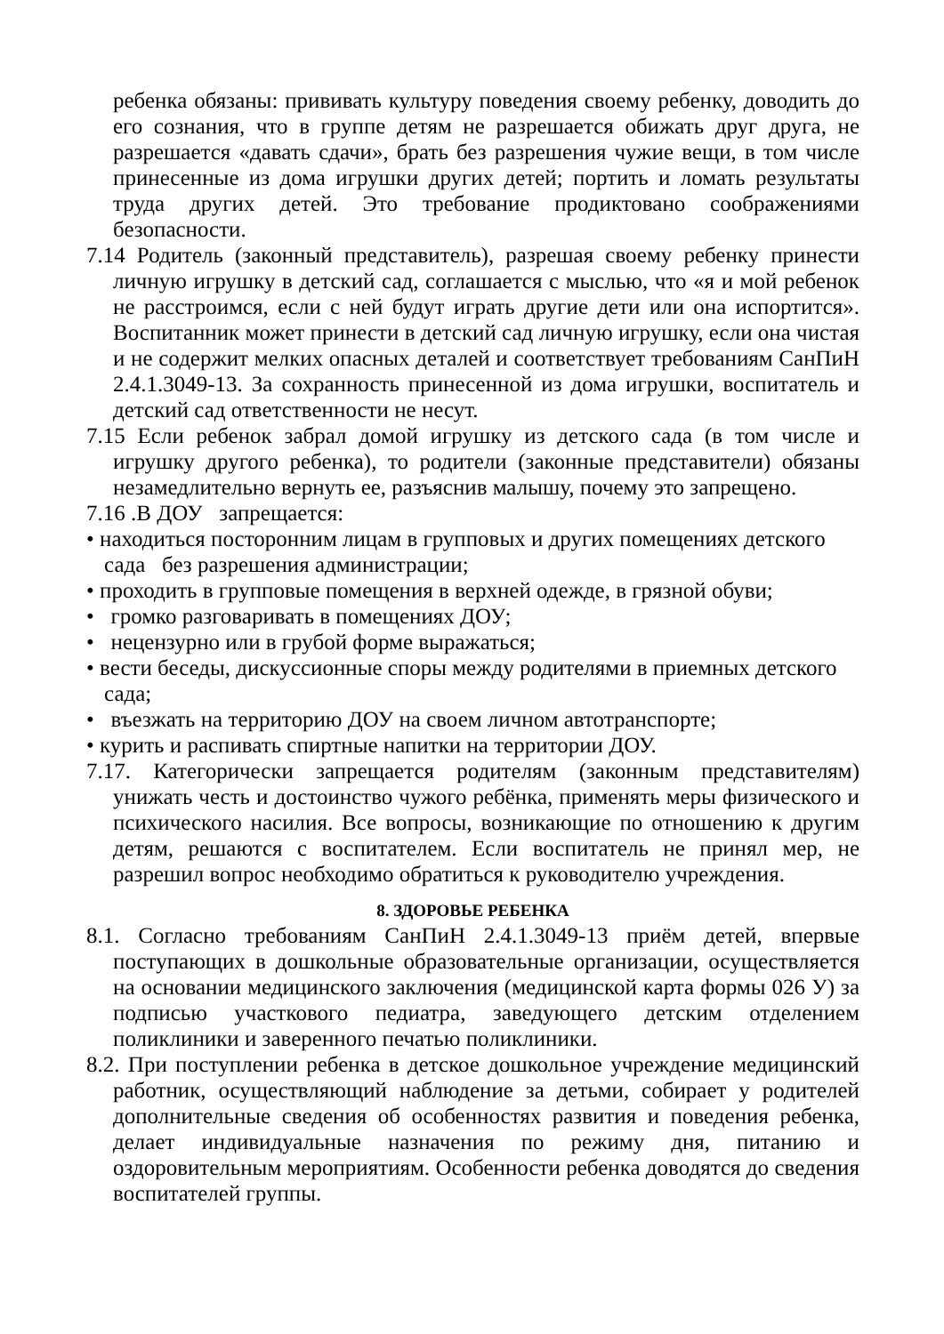ребенка обязаны: прививать культуру поведения своему ребенку, доводить до его сознания, что в группе детям не разрешается обижать друг друга, не разрешается «давать сдачи», брать без разрешения чужие вещи, в том числе принесенные из дома игрушки других детей; портить и ломать результаты труда других детей. Это требование продиктовано соображениями безопасности.
7.14 Родитель (законный представитель), разрешая своему ребенку принести личную игрушку в детский сад, соглашается с мыслью, что «я и мой ребенок не расстроимся, если с ней будут играть другие дети или она испортится». Воспитанник может принести в детский сад личную игрушку, если она чистая и не содержит мелких опасных деталей и соответствует требованиям СанПиН 2.4.1.3049-13. За сохранность принесенной из дома игрушки, воспитатель и детский сад ответственности не несут.
7.15 Если ребенок забрал домой игрушку из детского сада (в том числе и игрушку другого ребенка), то родители (законные представители) обязаны незамедлительно вернуть ее, разъяснив малышу, почему это запрещено.
7.16 .В ДОУ запрещается:
• находиться посторонним лицам в групповых и других помещениях детского сада без разрешения администрации;
• проходить в групповые помещения в верхней одежде, в грязной обуви;
• громко разговаривать в помещениях ДОУ;
• нецензурно или в грубой форме выражаться;
• вести беседы, дискуссионные споры между родителями в приемных детского сада;
• въезжать на территорию ДОУ на своем личном автотранспорте;
• курить и распивать спиртные напитки на территории ДОУ.
7.17. Категорически запрещается родителям (законным представителям) унижать честь и достоинство чужого ребёнка, применять меры физического и психического насилия. Все вопросы, возникающие по отношению к другим детям, решаются с воспитателем. Если воспитатель не принял мер, не разрешил вопрос необходимо обратиться к руководителю учреждения.
8. ЗДОРОВЬЕ РЕБЕНКА
8.1. Согласно требованиям СанПиН 2.4.1.3049-13 приём детей, впервые поступающих в дошкольные образовательные организации, осуществляется на основании медицинского заключения (медицинской карта формы 026 У) за подписью участкового педиатра, заведующего детским отделением поликлиники и заверенного печатью поликлиники.
8.2. При поступлении ребенка в детское дошкольное учреждение медицинский работник, осуществляющий наблюдение за детьми, собирает у родителей дополнительные сведения об особенностях развития и поведения ребенка, делает индивидуальные назначения по режиму дня, питанию и оздоровительным мероприятиям. Особенности ребенка доводятся до сведения воспитателей группы.